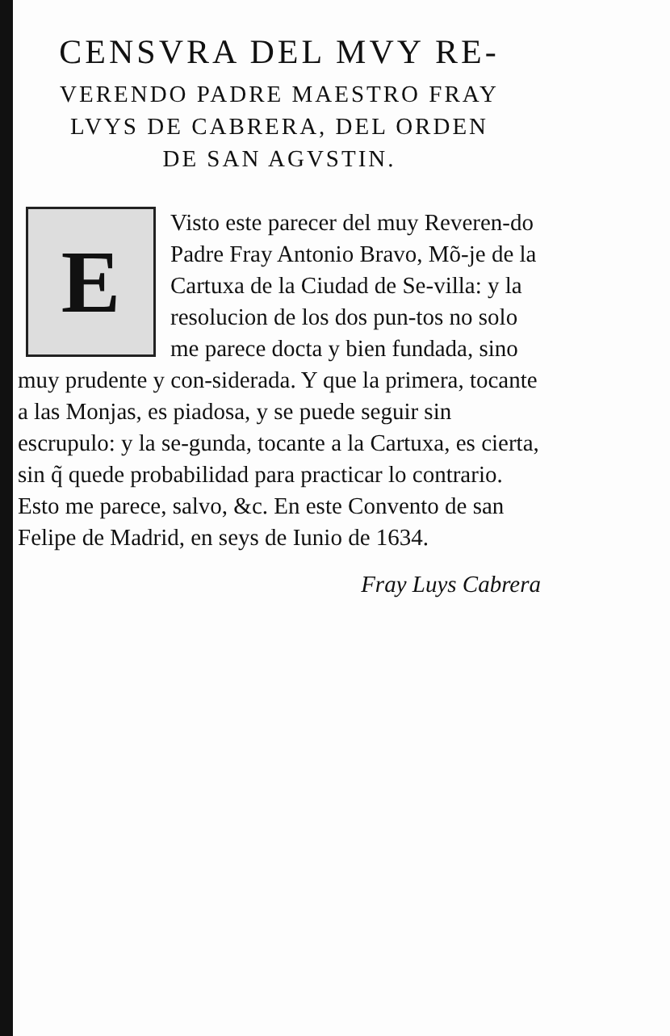CENSVRA DEL MVY RE-
VERENDO PADRE MAESTRO FRAY
LVYS DE CABRERA, DEL ORDEN
DE SAN AGVSTIN.
E
Visto este parecer del muy Reveren-do Padre Fray Antonio Bravo, Mõ-je de la Cartuxa de la Ciudad de Se-villa: y la resolucion de los dos pun-tos no solo me parece docta y bien fundada, sino muy prudente y con-siderada. Y que la primera, tocante a las Monjas, es piadosa, y se puede seguir sin escrupulo: y la se-gunda, tocante a la Cartuxa, es cierta, sin q̃ quede probabilidad para practicar lo contrario. Esto me parece, salvo, &c. En este Convento de san Felipe de Madrid, en seys de Iunio de 1634.
Fray Luys Cabrera